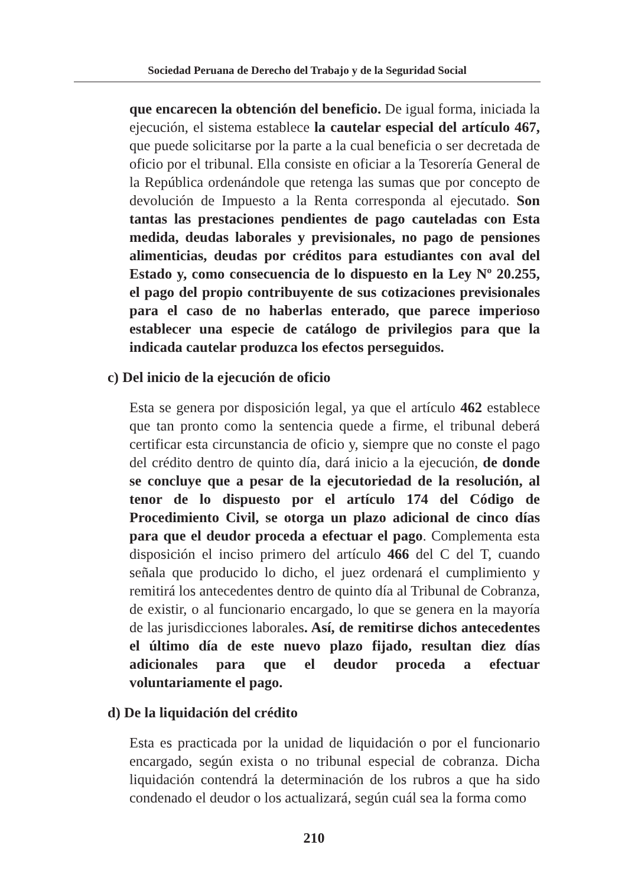Sociedad Peruana de Derecho del Trabajo y de la Seguridad Social
que encarecen la obtención del beneficio. De igual forma, iniciada la ejecución, el sistema establece la cautelar especial del artículo 467, que puede solicitarse por la parte a la cual beneficia o ser decretada de oficio por el tribunal. Ella consiste en oficiar a la Tesorería General de la República ordenándole que retenga las sumas que por concepto de devolución de Impuesto a la Renta corresponda al ejecutado. Son tantas las prestaciones pendientes de pago cauteladas con Esta medida, deudas laborales y previsionales, no pago de pensiones alimenticias, deudas por créditos para estudiantes con aval del Estado y, como consecuencia de lo dispuesto en la Ley Nº 20.255, el pago del propio contribuyente de sus cotizaciones previsionales para el caso de no haberlas enterado, que parece imperioso establecer una especie de catálogo de privilegios para que la indicada cautelar produzca los efectos perseguidos.
c) Del inicio de la ejecución de oficio
Esta se genera por disposición legal, ya que el artículo 462 establece que tan pronto como la sentencia quede a firme, el tribunal deberá certificar esta circunstancia de oficio y, siempre que no conste el pago del crédito dentro de quinto día, dará inicio a la ejecución, de donde se concluye que a pesar de la ejecutoriedad de la resolución, al tenor de lo dispuesto por el artículo 174 del Código de Procedimiento Civil, se otorga un plazo adicional de cinco días para que el deudor proceda a efectuar el pago. Complementa esta disposición el inciso primero del artículo 466 del C del T, cuando señala que producido lo dicho, el juez ordenará el cumplimiento y remitirá los antecedentes dentro de quinto día al Tribunal de Cobranza, de existir, o al funcionario encargado, lo que se genera en la mayoría de las jurisdicciones laborales. Así, de remitirse dichos antecedentes el último día de este nuevo plazo fijado, resultan diez días adicionales para que el deudor proceda a efectuar voluntariamente el pago.
d) De la liquidación del crédito
Esta es practicada por la unidad de liquidación o por el funcionario encargado, según exista o no tribunal especial de cobranza. Dicha liquidación contendrá la determinación de los rubros a que ha sido condenado el deudor o los actualizará, según cuál sea la forma como
210